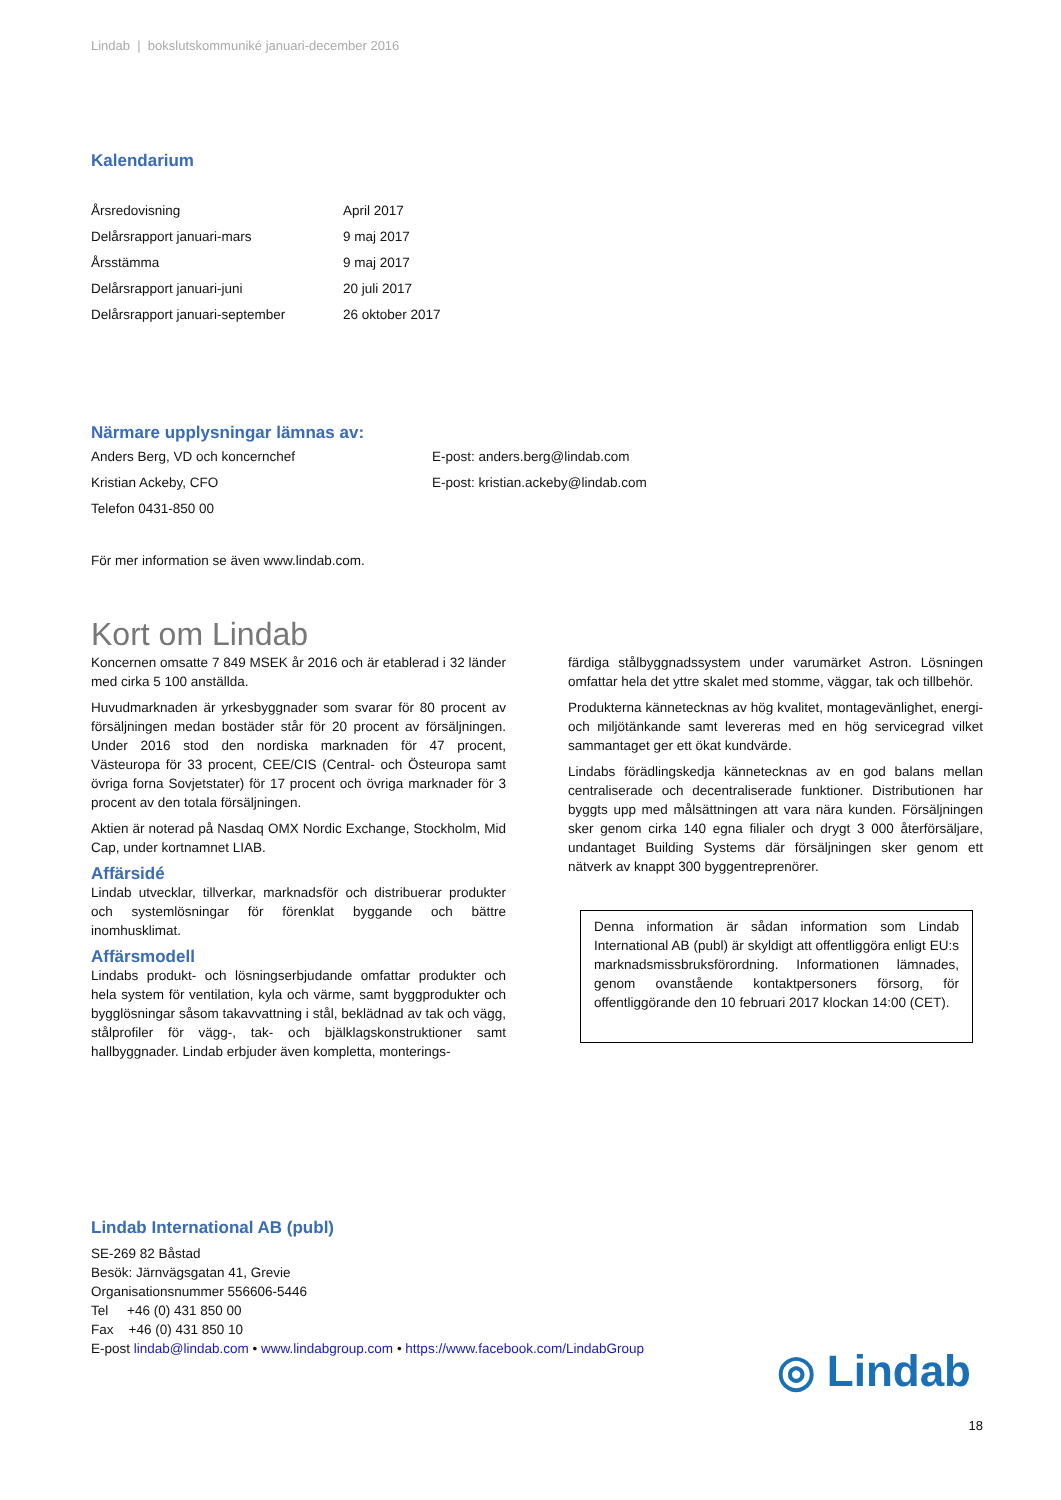Lindab | bokslutskommuniké januari-december 2016
Kalendarium
| Årsredovisning | April 2017 |
| Delårsrapport januari-mars | 9 maj 2017 |
| Årsstämma | 9 maj 2017 |
| Delårsrapport januari-juni | 20 juli 2017 |
| Delårsrapport januari-september | 26 oktober 2017 |
Närmare upplysningar lämnas av:
| Anders Berg, VD och koncernchef | E-post: anders.berg@lindab.com |
| Kristian Ackeby, CFO | E-post: kristian.ackeby@lindab.com |
| Telefon 0431-850 00 | |
För mer information se även www.lindab.com.
Kort om Lindab
Koncernen omsatte 7 849 MSEK år 2016 och är etablerad i 32 länder med cirka 5 100 anställda.
Huvudmarknaden är yrkesbyggnader som svarar för 80 procent av försäljningen medan bostäder står för 20 procent av försäljningen. Under 2016 stod den nordiska marknaden för 47 procent, Västeuropa för 33 procent, CEE/CIS (Central- och Östeuropa samt övriga forna Sovjetstater) för 17 procent och övriga marknader för 3 procent av den totala försäljningen.
Aktien är noterad på Nasdaq OMX Nordic Exchange, Stockholm, Mid Cap, under kortnamnet LIAB.
Affärsidé
Lindab utvecklar, tillverkar, marknadsför och distribuerar produkter och systemlösningar för förenklat byggande och bättre inomhusklimat.
Affärsmodell
Lindabs produkt- och lösningserbjudande omfattar produkter och hela system för ventilation, kyla och värme, samt byggprodukter och bygglösningar såsom takavvattning i stål, beklädnad av tak och vägg, stålprofiler för vägg-, tak- och bjälklagskonstruktioner samt hallbyggnader. Lindab erbjuder även kompletta, monterings-
färdiga stålbyggnadssystem under varumärket Astron. Lösningen omfattar hela det yttre skalet med stomme, väggar, tak och tillbehör.
Produkterna kännetecknas av hög kvalitet, montagevänlighet, energi- och miljötänkande samt levereras med en hög servicegrad vilket sammantaget ger ett ökat kundvärde.
Lindabs förädlingskedja kännetecknas av en god balans mellan centraliserade och decentraliserade funktioner. Distributionen har byggts upp med målsättningen att vara nära kunden. Försäljningen sker genom cirka 140 egna filialer och drygt 3 000 återförsäljare, undantaget Building Systems där försäljningen sker genom ett nätverk av knappt 300 byggentreprenörer.
Denna information är sådan information som Lindab International AB (publ) är skyldigt att offentliggöra enligt EU:s marknadsmissbruksförordning. Informationen lämnades, genom ovanstående kontaktpersoners försorg, för offentliggörande den 10 februari 2017 klockan 14:00 (CET).
Lindab International AB (publ)
SE-269 82 Båstad
Besök: Järnvägsgatan 41, Grevie
Organisationsnummer 556606-5446
Tel +46 (0) 431 850 00
Fax +46 (0) 431 850 10
E-post lindab@lindab.com • www.lindabgroup.com • https://www.facebook.com/LindabGroup
◎ Lindab
18